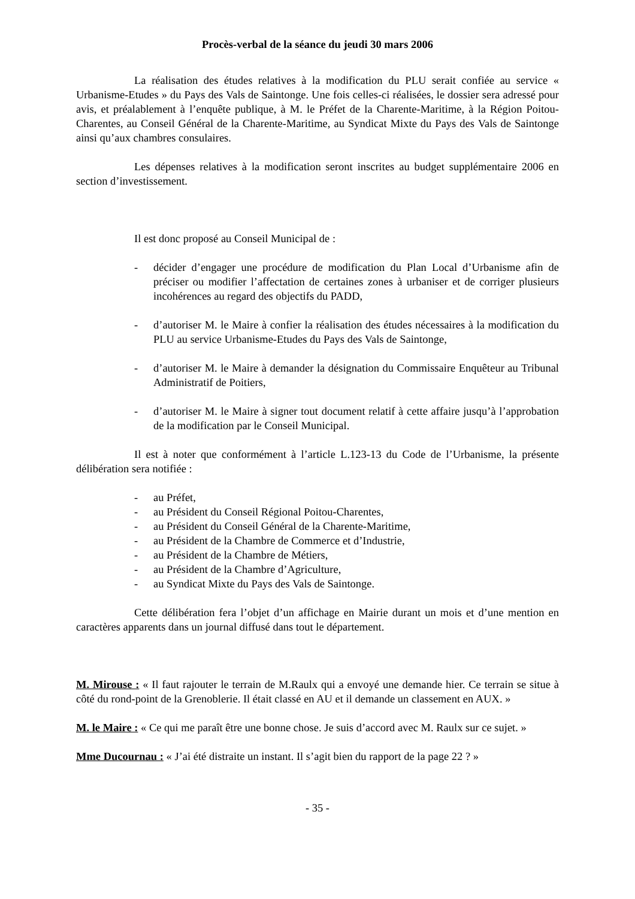Procès-verbal de la séance du jeudi 30 mars 2006
La réalisation des études relatives à la modification du PLU serait confiée au service « Urbanisme-Etudes » du Pays des Vals de Saintonge. Une fois celles-ci réalisées, le dossier sera adressé pour avis, et préalablement à l’enquête publique, à M. le Préfet de la Charente-Maritime, à la Région Poitou-Charentes, au Conseil Général de la Charente-Maritime, au Syndicat Mixte du Pays des Vals de Saintonge ainsi qu’aux chambres consulaires.
Les dépenses relatives à la modification seront inscrites au budget supplémentaire 2006 en section d’investissement.
Il est donc proposé au Conseil Municipal de :
- décider d’engager une procédure de modification du Plan Local d’Urbanisme afin de préciser ou modifier l’affectation de certaines zones à urbaniser et de corriger plusieurs incohérences au regard des objectifs du PADD,
- d’autoriser M. le Maire à confier la réalisation des études nécessaires à la modification du PLU au service Urbanisme-Etudes du Pays des Vals de Saintonge,
- d’autoriser M. le Maire à demander la désignation du Commissaire Enquêteur au Tribunal Administratif de Poitiers,
- d’autoriser M. le Maire à signer tout document relatif à cette affaire jusqu’à l’approbation de la modification par le Conseil Municipal.
Il est à noter que conformément à l’article L.123-13 du Code de l’Urbanisme, la présente délibération sera notifiée :
- au Préfet,
- au Président du Conseil Régional Poitou-Charentes,
- au Président du Conseil Général de la Charente-Maritime,
- au Président de la Chambre de Commerce et d’Industrie,
- au Président de la Chambre de Métiers,
- au Président de la Chambre d’Agriculture,
- au Syndicat Mixte du Pays des Vals de Saintonge.
Cette délibération fera l’objet d’un affichage en Mairie durant un mois et d’une mention en caractères apparents dans un journal diffusé dans tout le département.
M. Mirouse : « Il faut rajouter le terrain de M.Raulx qui a envoyé une demande hier. Ce terrain se situe à côté du rond-point de la Grenoblerie. Il était classé en AU et il demande un classement en AUX. »
M. le Maire : « Ce qui me paraît être une bonne chose. Je suis d’accord avec M. Raulx sur ce sujet. »
Mme Ducournau : « J’ai été distraite un instant. Il s’agit bien du rapport de la page 22 ? »
- 35 -